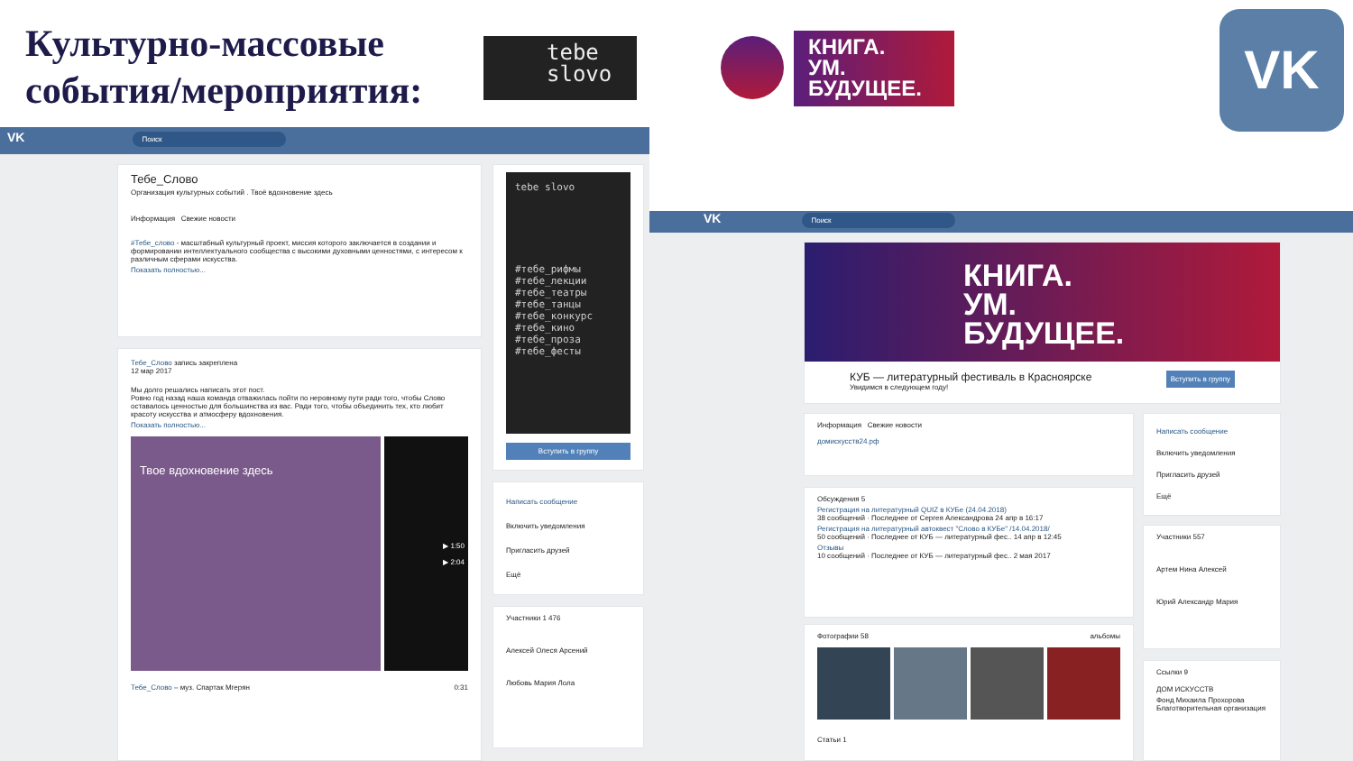Культурно-массовые
события/мероприятия:
tebe
slovo
КНИГА.
УМ.
БУДУЩЕЕ.
VK
VK Поиск
Тебе_Слово
Организация культурных событий . Твоё вдохновение здесь
Информация Свежие новости
#Тебе_слово - масштабный культурный проект, миссия которого заключается в создании и формировании интеллектуального сообщества с высокими духовными ценностями, с интересом к различным сферами искусства.
Показать полностью...
Тебе_Слово запись закреплена
12 мар 2017
Мы долго решались написать этот пост.
Ровно год назад наша команда отважилась пойти по неровному пути ради того, чтобы Слово оставалось ценностью для большинства из вас. Ради того, чтобы объединить тех, кто любит красоту искусства и атмосферу вдохновения.
Показать полностью...
Твое вдохновение здесь
▶ 1:50
▶ 2:04
Тебе_Слово – муз. Спартак Мгерян 0:31
tebe slovo
#тебе_рифмы
#тебе_лекции
#тебе_театры
#тебе_танцы
#тебе_конкурс
#тебе_кино
#тебе_проза
#тебе_фесты
Вступить в группу
Написать сообщение
Включить уведомления
Пригласить друзей
Ещё
Участники 1 476
Алексей Олеся Арсений
Любовь Мария Лола
VK Поиск
КНИГА.
УМ.
БУДУЩЕЕ.
КУБ — литературный фестиваль в Красноярске Вступить в группу
Увидимся в следующем году!
Информация Свежие новости
домискусств24.рф
Обсуждения 5
Регистрация на литературный QUIZ в КУБе (24.04.2018)
38 сообщений · Последнее от Сергея Александрова 24 апр в 16:17
Регистрация на литературный автоквест "Слово в КУБе" /14.04.2018/
50 сообщений · Последнее от КУБ — литературный фес.. 14 апр в 12:45
Отзывы
10 сообщений · Последнее от КУБ — литературный фес.. 2 мая 2017
Фотографии 58 альбомы
Статьи 1
Написать сообщение
Включить уведомления
Пригласить друзей
Ещё
Участники 557
Артем Нина Алексей
Юрий Александр Мария
Ссылки 9
ДОМ ИСКУССТВ
Фонд Михаила Прохорова
Благотворительная организация